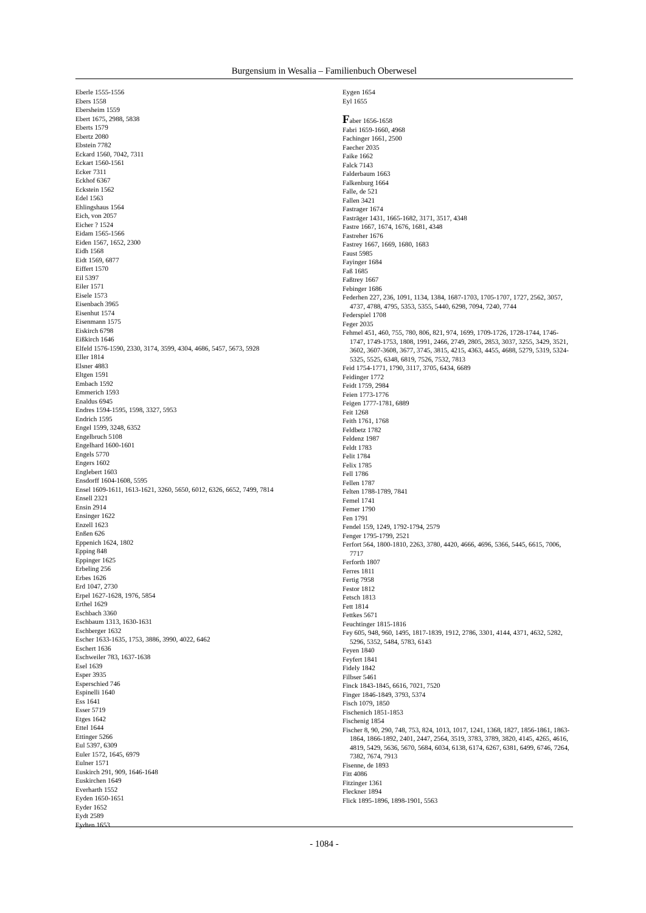Burgensium in Wesalia – Familienbuch Oberwesel
Eberle 1555-1556
Ebers 1558
Ebersheim 1559
Ebert 1675, 2988, 5838
Eberts 1579
Ebertz 2080
Ebstein 7782
Eckard 1560, 7042, 7311
Eckart 1560-1561
Ecker 7311
Eckhof 6367
Eckstein 1562
Edel 1563
Ehlingshaus 1564
Eich, von 2057
Eicher ? 1524
Eidam 1565-1566
Eiden 1567, 1652, 2300
Eidh 1568
Eidt 1569, 6877
Eiffert 1570
Eil 5397
Eiler 1571
Eisele 1573
Eisenbach 3965
Eisenhut 1574
Eisenmann 1575
Eiskirch 6798
Eißkirch 1646
Elfeld 1576-1590, 2330, 3174, 3599, 4304, 4686, 5457, 5673, 5928
Eller 1814
Elsner 4883
Eltgen 1591
Embach 1592
Emmerich 1593
Enaldus 6945
Endres 1594-1595, 1598, 3327, 5953
Endrich 1595
Engel 1599, 3248, 6352
Engelbruch 5108
Engelhard 1600-1601
Engels 5770
Engers 1602
Englebert 1603
Ensdorff 1604-1608, 5595
Ensel 1609-1611, 1613-1621, 3260, 5650, 6012, 6326, 6652, 7499, 7814
Ensell 2321
Ensin 2914
Ensinger 1622
Enzell 1623
Enßen 626
Eppenich 1624, 1802
Epping 848
Eppinger 1625
Erbeling 256
Erbes 1626
Erd 1047, 2730
Erpel 1627-1628, 1976, 5854
Erthel 1629
Eschbach 3360
Eschbaum 1313, 1630-1631
Eschberger 1632
Escher 1633-1635, 1753, 3886, 3990, 4022, 6462
Eschert 1636
Eschweiler 783, 1637-1638
Esel 1639
Esper 3935
Esperschied 746
Espinelli 1640
Ess 1641
Esser 5719
Etges 1642
Ettel 1644
Ettinger 5266
Eul 5397, 6309
Euler 1572, 1645, 6979
Eulner 1571
Euskirch 291, 909, 1646-1648
Euskirchen 1649
Everharth 1552
Eyden 1650-1651
Eyder 1652
Eydt 2589
Eydten 1653
Eygen 1654
Eyl 1655
Faber 1656-1658
Fabri 1659-1660, 4968
Fachinger 1661, 2500
Faecher 2035
Faike 1662
Falck 7143
Falderbaum 1663
Falkenburg 1664
Falle, de 521
Fallen 3421
Fastrager 1674
Fasträger 1431, 1665-1682, 3171, 3517, 4348
Fastre 1667, 1674, 1676, 1681, 4348
Fastreher 1676
Fastrey 1667, 1669, 1680, 1683
Faust 5985
Fayinger 1684
Faß 1685
Faßtrey 1667
Febinger 1686
Federhen 227, 236, 1091, 1134, 1384, 1687-1703, 1705-1707, 1727, 2562, 3057, 4737, 4788, 4795, 5353, 5355, 5440, 6298, 7094, 7240, 7744
Federspiel 1708
Feger 2035
Fehmel 451, 460, 755, 780, 806, 821, 974, 1699, 1709-1726, 1728-1744, 1746-1747, 1749-1753, 1808, 1991, 2466, 2749, 2805, 2853, 3037, 3255, 3429, 3521, 3602, 3607-3608, 3677, 3745, 3815, 4215, 4363, 4455, 4688, 5279, 5319, 5324-5325, 5525, 6348, 6819, 7526, 7532, 7813
Feid 1754-1771, 1790, 3117, 3705, 6434, 6689
Feidinger 1772
Feidt 1759, 2984
Feien 1773-1776
Feigen 1777-1781, 6889
Feit 1268
Feith 1761, 1768
Feldbetz 1782
Feldenz 1987
Feldt 1783
Felit 1784
Felix 1785
Fell 1786
Fellen 1787
Felten 1788-1789, 7841
Femel 1741
Femer 1790
Fen 1791
Fendel 159, 1249, 1792-1794, 2579
Fenger 1795-1799, 2521
Ferfort 564, 1800-1810, 2263, 3780, 4420, 4666, 4696, 5366, 5445, 6615, 7006, 7717
Ferforth 1807
Ferres 1811
Fertig 7958
Festor 1812
Fetsch 1813
Fett 1814
Fettkes 5671
Feuchtinger 1815-1816
Fey 605, 948, 960, 1495, 1817-1839, 1912, 2786, 3301, 4144, 4371, 4632, 5282, 5296, 5352, 5484, 5783, 6143
Feyen 1840
Feyfert 1841
Fidely 1842
Filbser 5461
Finck 1843-1845, 6616, 7021, 7520
Finger 1846-1849, 3793, 5374
Fisch 1079, 1850
Fischenich 1851-1853
Fischenig 1854
Fischer 8, 90, 290, 748, 753, 824, 1013, 1017, 1241, 1368, 1827, 1856-1861, 1863-1864, 1866-1892, 2401, 2447, 2564, 3519, 3783, 3789, 3820, 4145, 4265, 4616, 4819, 5429, 5636, 5670, 5684, 6034, 6138, 6174, 6267, 6381, 6499, 6746, 7264, 7382, 7674, 7913
Fisenne, de 1893
Fitt 4086
Fitzinger 1361
Fleckner 1894
Flick 1895-1896, 1898-1901, 5563
- 1084 -